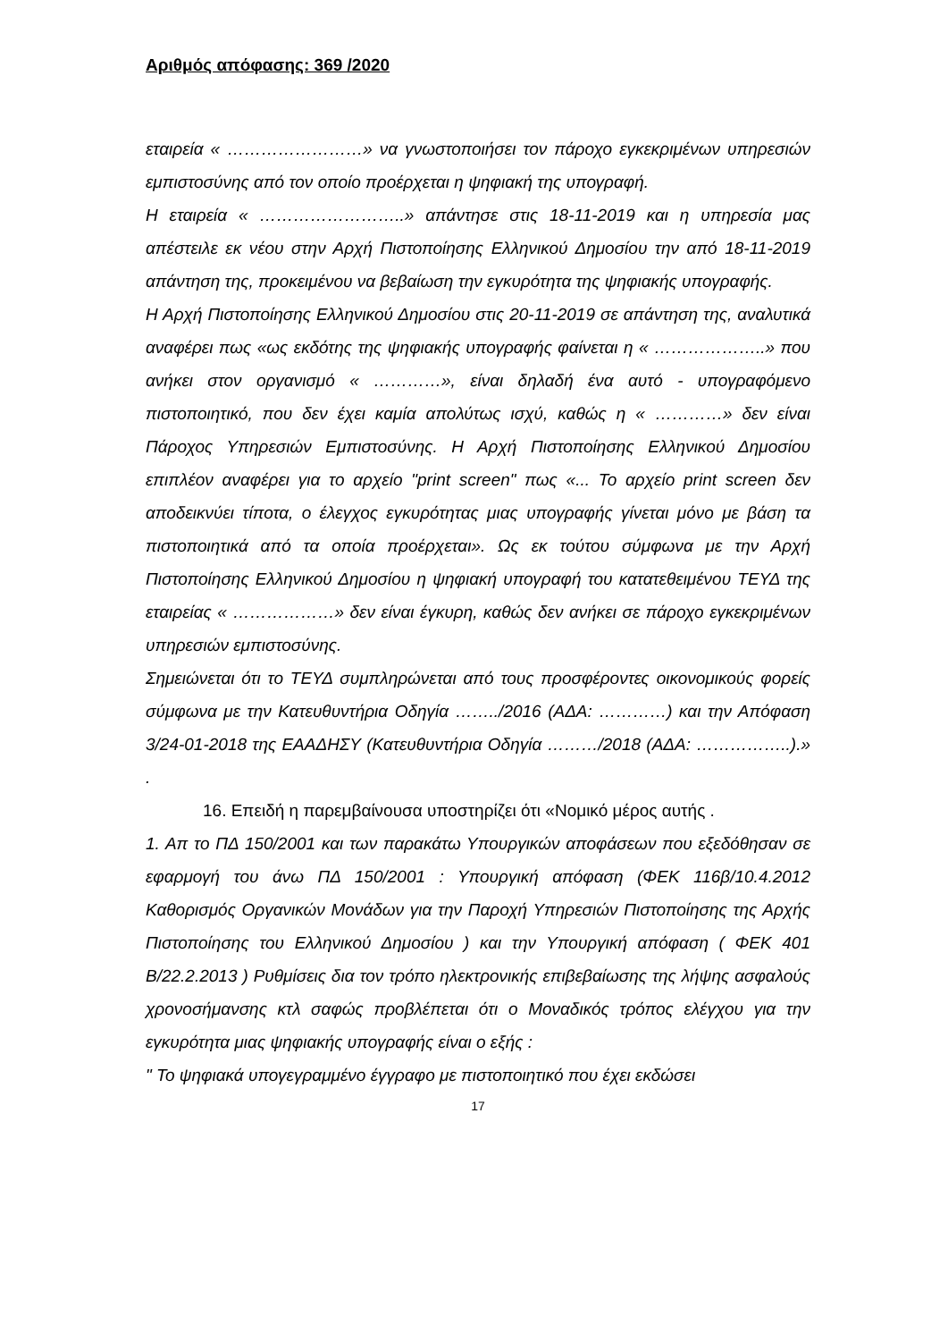Αριθμός απόφασης: 369 /2020
εταιρεία « ……………………» να γνωστοποιήσει τον πάροχο εγκεκριμένων υπηρεσιών εμπιστοσύνης από τον οποίο προέρχεται η ψηφιακή της υπογραφή.
Η εταιρεία « ……………………..» απάντησε στις 18-11-2019 και η υπηρεσία μας απέστειλε εκ νέου στην Αρχή Πιστοποίησης Ελληνικού Δημοσίου την από 18-11-2019 απάντηση της, προκειμένου να βεβαίωση την εγκυρότητα της ψηφιακής υπογραφής.
Η Αρχή Πιστοποίησης Ελληνικού Δημοσίου στις 20-11-2019 σε απάντηση της, αναλυτικά αναφέρει πως «ως εκδότης της ψηφιακής υπογραφής φαίνεται η « ………………..» που ανήκει στον οργανισμό « …………», είναι δηλαδή ένα αυτό - υπογραφόμενο πιστοποιητικό, που δεν έχει καμία απολύτως ισχύ, καθώς η « …………» δεν είναι Πάροχος Υπηρεσιών Εμπιστοσύνης. Η Αρχή Πιστοποίησης Ελληνικού Δημοσίου επιπλέον αναφέρει για το αρχείο "print screen" πως «... Το αρχείο print screen δεν αποδεικνύει τίποτα, ο έλεγχος εγκυρότητας μιας υπογραφής γίνεται μόνο με βάση τα πιστοποιητικά από τα οποία προέρχεται». Ως εκ τούτου σύμφωνα με την Αρχή Πιστοποίησης Ελληνικού Δημοσίου η ψηφιακή υπογραφή του κατατεθειμένου ΤΕΥΔ της εταιρείας « ………………» δεν είναι έγκυρη, καθώς δεν ανήκει σε πάροχο εγκεκριμένων υπηρεσιών εμπιστοσύνης.
Σημειώνεται ότι το ΤΕΥΔ συμπληρώνεται από τους προσφέροντες οικονομικούς φορείς σύμφωνα με την Κατευθυντήρια Οδηγία ……../2016 (ΑΔΑ: …………) και την Απόφαση 3/24-01-2018 της ΕΑΑΔΗΣΥ (Κατευθυντήρια Οδηγία ………/2018 (ΑΔΑ: ……………..).» .
16. Επειδή η παρεμβαίνουσα υποστηρίζει ότι «Νομικό μέρος αυτής .
1. Απ το ΠΔ 150/2001 και των παρακάτω Υπουργικών αποφάσεων που εξεδόθησαν σε εφαρμογή του άνω ΠΔ 150/2001 : Υπουργική απόφαση (ΦΕΚ 116β/10.4.2012 Καθορισμός Οργανικών Μονάδων για την Παροχή Υπηρεσιών Πιστοποίησης της Αρχής Πιστοποίησης του Ελληνικού Δημοσίου ) και την Υπουργική απόφαση ( ΦΕΚ 401 Β/22.2.2013 ) Ρυθμίσεις δια τον τρόπο ηλεκτρονικής επιβεβαίωσης της λήψης ασφαλούς χρονοσήμανσης κτλ σαφώς προβλέπεται ότι ο Μοναδικός τρόπος ελέγχου για την εγκυρότητα μιας ψηφιακής υπογραφής είναι ο εξής :
" Το ψηφιακά υπογεγραμμένο έγγραφο με πιστοποιητικό που έχει εκδώσει
17